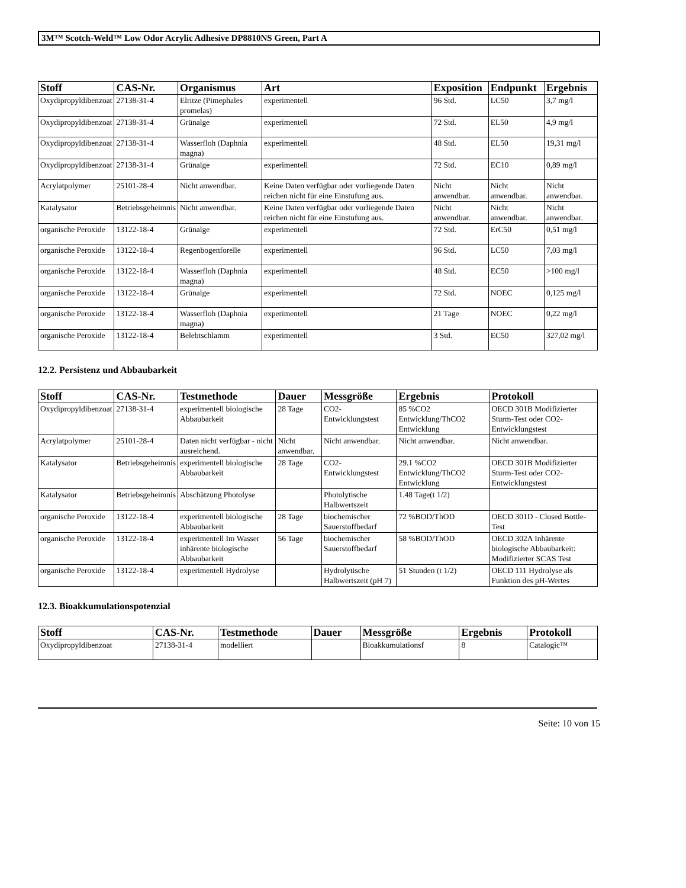3M™ Scotch-Weld™ Low Odor Acrylic Adhesive DP8810NS Green, Part A
| Stoff | CAS-Nr. | Organismus | Art | Exposition | Endpunkt | Ergebnis |
| --- | --- | --- | --- | --- | --- | --- |
| Oxydipropyldibenzoat | 27138-31-4 | Elritze (Pimephales promelas) | experimentell | 96 Std. | LC50 | 3,7 mg/l |
| Oxydipropyldibenzoat | 27138-31-4 | Grünalge | experimentell | 72 Std. | EL50 | 4,9 mg/l |
| Oxydipropyldibenzoat | 27138-31-4 | Wasserfloh (Daphnia magna) | experimentell | 48 Std. | EL50 | 19,31 mg/l |
| Oxydipropyldibenzoat | 27138-31-4 | Grünalge | experimentell | 72 Std. | EC10 | 0,89 mg/l |
| Acrylatpolymer | 25101-28-4 | Nicht anwendbar. | Keine Daten verfügbar oder vorliegende Daten reichen nicht für eine Einstufung aus. | Nicht anwendbar. | Nicht anwendbar. | Nicht anwendbar. |
| Katalysator | Betriebsgeheimnis | Nicht anwendbar. | Keine Daten verfügbar oder vorliegende Daten reichen nicht für eine Einstufung aus. | Nicht anwendbar. | Nicht anwendbar. | Nicht anwendbar. |
| organische Peroxide | 13122-18-4 | Grünalge | experimentell | 72 Std. | ErC50 | 0,51 mg/l |
| organische Peroxide | 13122-18-4 | Regenbogenforelle | experimentell | 96 Std. | LC50 | 7,03 mg/l |
| organische Peroxide | 13122-18-4 | Wasserfloh (Daphnia magna) | experimentell | 48 Std. | EC50 | >100 mg/l |
| organische Peroxide | 13122-18-4 | Grünalge | experimentell | 72 Std. | NOEC | 0,125 mg/l |
| organische Peroxide | 13122-18-4 | Wasserfloh (Daphnia magna) | experimentell | 21 Tage | NOEC | 0,22 mg/l |
| organische Peroxide | 13122-18-4 | Belebtschlamm | experimentell | 3 Std. | EC50 | 327,02 mg/l |
12.2. Persistenz und Abbaubarkeit
| Stoff | CAS-Nr. | Testmethode | Dauer | Messgröße | Ergebnis | Protokoll |
| --- | --- | --- | --- | --- | --- | --- |
| Oxydipropyldibenzoat | 27138-31-4 | experimentell biologische Abbaubarkeit | 28 Tage | CO2-Entwicklungstest | 85 %CO2 Entwicklung/ThCO2 Entwicklung | OECD 301B Modifizierter Sturm-Test oder CO2-Entwicklungstest |
| Acrylatpolymer | 25101-28-4 | Daten nicht verfügbar - nicht ausreichend. | Nicht anwendbar. | Nicht anwendbar. | Nicht anwendbar. | Nicht anwendbar. |
| Katalysator | Betriebsgeheimnis | experimentell biologische Abbaubarkeit | 28 Tage | CO2-Entwicklungstest | 29.1 %CO2 Entwicklung/ThCO2 Entwicklung | OECD 301B Modifizierter Sturm-Test oder CO2-Entwicklungstest |
| Katalysator | Betriebsgeheimnis | Abschätzung Photolyse | | Photolytische Halbwertszeit | 1.48 Tage(t 1/2) | |
| organische Peroxide | 13122-18-4 | experimentell biologische Abbaubarkeit | 28 Tage | biochemischer Sauerstoffbedarf | 72 %BOD/ThOD | OECD 301D - Closed Bottle-Test |
| organische Peroxide | 13122-18-4 | experimentell Im Wasser inhärente biologische Abbaubarkeit | 56 Tage | biochemischer Sauerstoffbedarf | 58 %BOD/ThOD | OECD 302A Inhärente biologische Abbaubarkeit: Modifizierter SCAS Test |
| organische Peroxide | 13122-18-4 | experimentell Hydrolyse | | Hydrolytische Halbwertszeit (pH 7) | 51 Stunden (t 1/2) | OECD 111 Hydrolyse als Funktion des pH-Wertes |
12.3. Bioakkumulationspotenzial
| Stoff | CAS-Nr. | Testmethode | Dauer | Messgröße | Ergebnis | Protokoll |
| --- | --- | --- | --- | --- | --- | --- |
| Oxydipropyldibenzoat | 27138-31-4 | modelliert | | Bioakkumulationsf | 8 | Catalogic™ |
Seite: 10 von 15